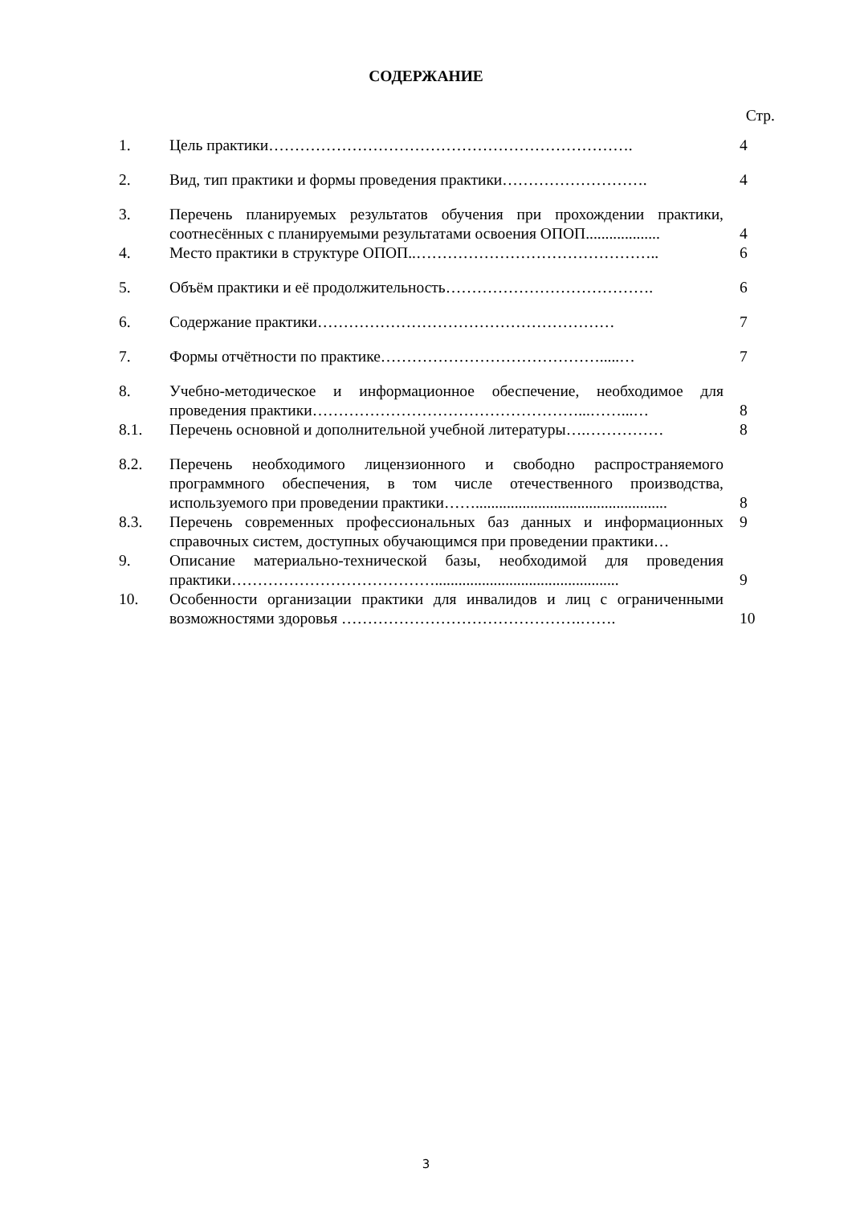СОДЕРЖАНИЕ
Стр.
| 1. | Цель практики……………………………………………………………. | 4 |
| 2. | Вид, тип практики и формы проведения практики………………………. | 4 |
| 3. | Перечень планируемых результатов обучения при прохождении практики, соотнесённых с планируемыми результатами освоения ОПОП................... | 4 |
| 4. | Место практики в структуре ОПОП..……………………………………….. | 6 |
| 5. | Объём практики и её продолжительность…………………………………. | 6 |
| 6. | Содержание практики………………………………………………… | 7 |
| 7. | Формы отчётности по практике…………………………………….....… | 7 |
| 8. | Учебно-методическое и информационное обеспечение, необходимое для проведения практики……………………………………………...……...… | 8 |
| 8.1. | Перечень основной и дополнительной учебной литературы….…………… | 8 |
| 8.2. | Перечень необходимого лицензионного и свободно распространяемого программного обеспечения, в том числе отечественного производства, используемого при проведении практики……................................................. | 8 |
| 8.3. | Перечень современных профессиональных баз данных и информационных справочных систем, доступных обучающимся при проведении практики… | 9 |
| 9. | Описание материально-технической базы, необходимой для проведения практики…………………………………............................................... | 9 |
| 10. | Особенности организации практики для инвалидов и лиц с ограниченными возможностями здоровья ……………………………………….……. | 10 |
3